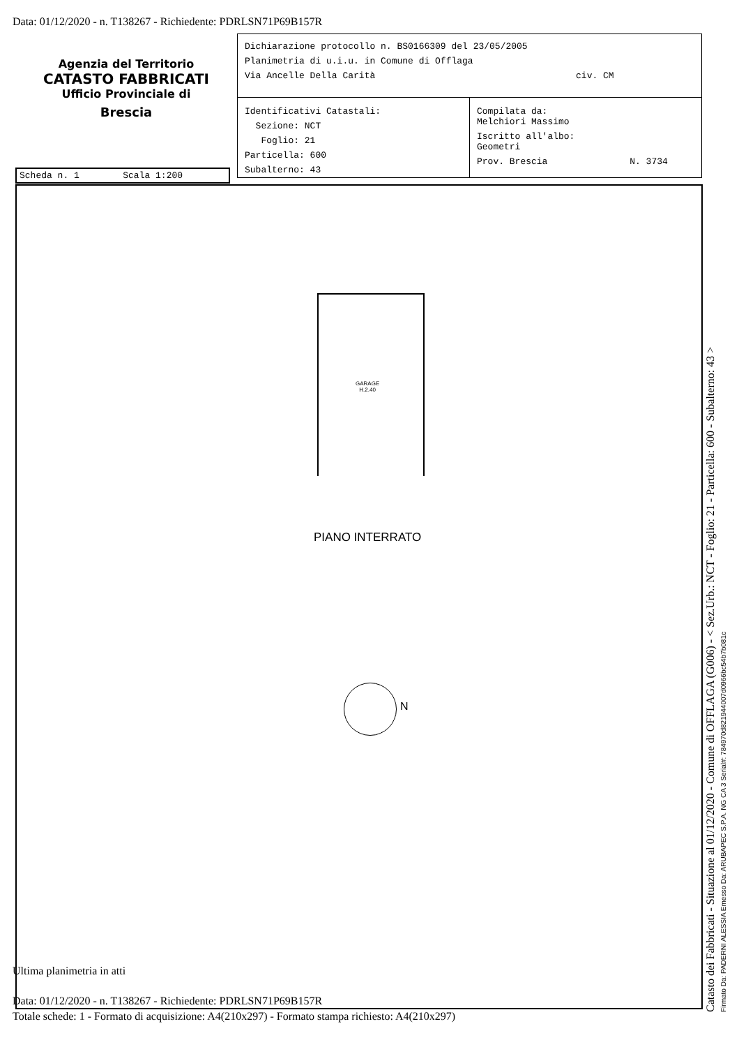Data: 01/12/2020 - n. T138267 - Richiedente: PDRLSN71P69B157R
Agenzia del Territorio
CATASTO FABBRICATI
Ufficio Provinciale di
Brescia
Dichiarazione protocollo n. BS0166309 del 23/05/2005
Planimetria di u.i.u. in Comune di Offlaga
Via Ancelle Della Carità civ. CM
Identificativi Catastali:
Sezione: NCT
Foglio: 21
Particella: 600
Subalterno: 43
Compilata da:
Melchiori Massimo
Iscritto all'albo:
Geometri
Prov. Brescia N. 3734
Scheda n. 1 Scala 1:200
GARAGE
H.2.40
PIANO INTERRATO
N
Ultima planimetria in atti
Data: 01/12/2020 - n. T138267 - Richiedente: PDRLSN71P69B157R
Totale schede: 1 - Formato di acquisizione: A4(210x297) - Formato stampa richiesto: A4(210x297)
Catasto dei Fabbricati - Situazione al 01/12/2020 - Comune di OFFLAGA (G006) - < Sez.Urb.: NCT - Foglio: 21 - Particella: 600 - Subalterno: 43 > Firmato Da: PADERNI ALESSIA Emesso Da: ARUBAPEC S.P.A. NG CA 3 Serial#: 784970d821944007d0966bc54b7b081c